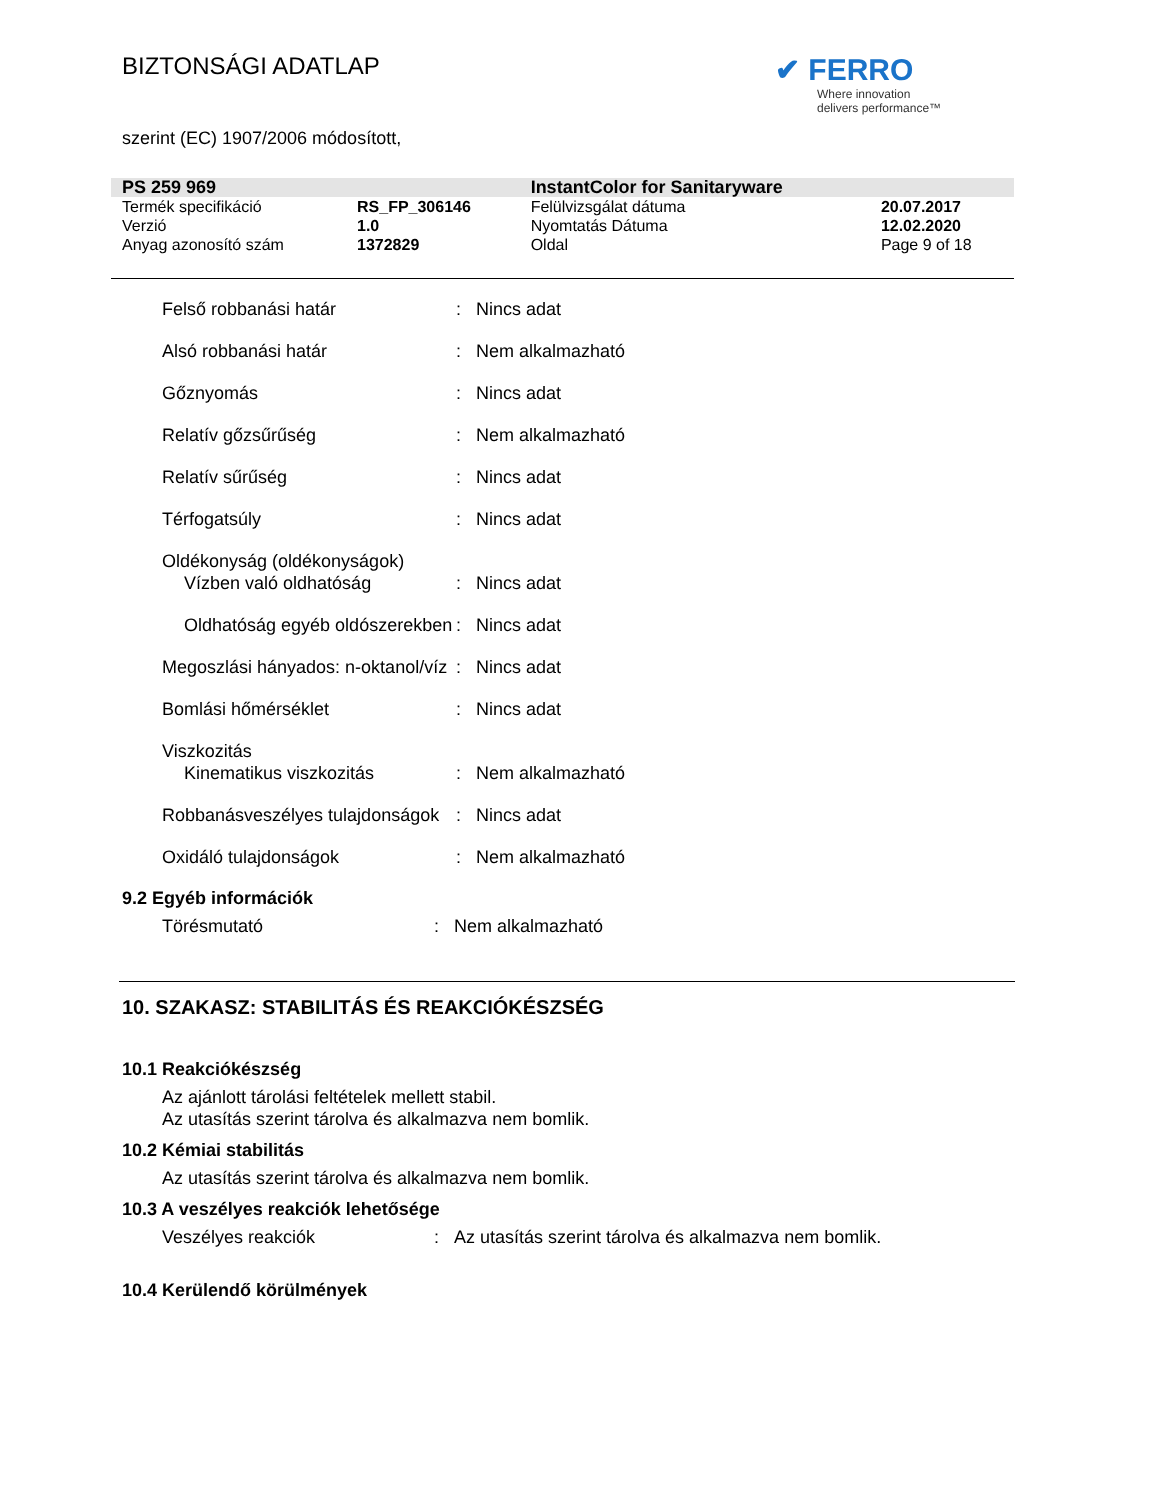BIZTONSÁGI ADATLAP
✔ FERRO
Where innovation
delivers performance™
szerint (EC) 1907/2006 módosított,
| PS 259 969 | | InstantColor for Sanitaryware | |
| Termék specifikáció | RS_FP_306146 | Felülvizsgálat dátuma | 20.07.2017 |
| Verzió | 1.0 | Nyomtatás Dátuma | 12.02.2020 |
| Anyag azonosító szám | 1372829 | Oldal | Page 9 of 18 |
| Felső robbanási határ | : | Nincs adat |
| Alsó robbanási határ | : | Nem alkalmazható |
| Gőznyomás | : | Nincs adat |
| Relatív gőzsűrűség | : | Nem alkalmazható |
| Relatív sűrűség | : | Nincs adat |
| Térfogatsúly | : | Nincs adat |
| Oldékonyság (oldékonyságok) | | |
| Vízben való oldhatóság | : | Nincs adat |
| Oldhatóság egyéb oldószerekben | : | Nincs adat |
| Megoszlási hányados: n-oktanol/víz | : | Nincs adat |
| Bomlási hőmérséklet | : | Nincs adat |
| Viszkozitás | | |
| Kinematikus viszkozitás | : | Nem alkalmazható |
| Robbanásveszélyes tulajdonságok | : | Nincs adat |
| Oxidáló tulajdonságok | : | Nem alkalmazható |
9.2 Egyéb információk
| Törésmutató | : | Nem alkalmazható |
10. SZAKASZ: STABILITÁS ÉS REAKCIÓKÉSZSÉG
10.1 Reakciókészség
Az ajánlott tárolási feltételek mellett stabil.
Az utasítás szerint tárolva és alkalmazva nem bomlik.
10.2 Kémiai stabilitás
Az utasítás szerint tárolva és alkalmazva nem bomlik.
10.3 A veszélyes reakciók lehetősége
| Veszélyes reakciók | : | Az utasítás szerint tárolva és alkalmazva nem bomlik. |
10.4 Kerülendő körülmények